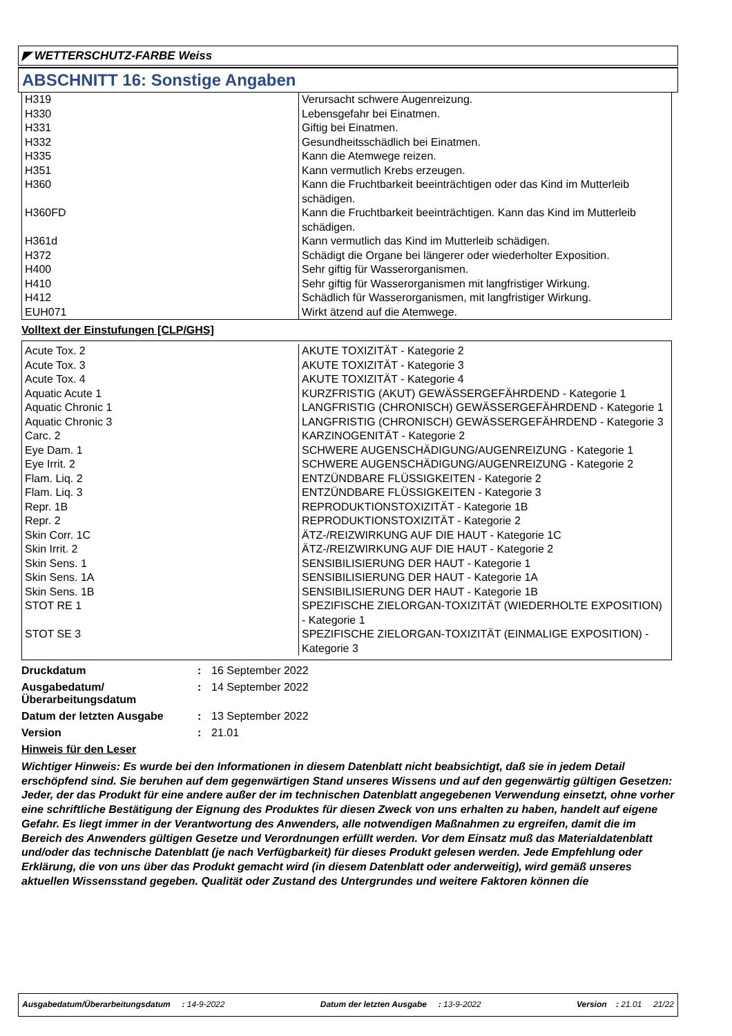◤ WETTERSCHUTZ-FARBE Weiss
ABSCHNITT 16: Sonstige Angaben
| H319 | Verursacht schwere Augenreizung. |
| H330 | Lebensgefahr bei Einatmen. |
| H331 | Giftig bei Einatmen. |
| H332 | Gesundheitsschädlich bei Einatmen. |
| H335 | Kann die Atemwege reizen. |
| H351 | Kann vermutlich Krebs erzeugen. |
| H360 | Kann die Fruchtbarkeit beeinträchtigen oder das Kind im Mutterleib schädigen. |
| H360FD | Kann die Fruchtbarkeit beeinträchtigen. Kann das Kind im Mutterleib schädigen. |
| H361d | Kann vermutlich das Kind im Mutterleib schädigen. |
| H372 | Schädigt die Organe bei längerer oder wiederholter Exposition. |
| H400 | Sehr giftig für Wasserorganismen. |
| H410 | Sehr giftig für Wasserorganismen mit langfristiger Wirkung. |
| H412 | Schädlich für Wasserorganismen, mit langfristiger Wirkung. |
| EUH071 | Wirkt ätzend auf die Atemwege. |
Volltext der Einstufungen [CLP/GHS]
| Acute Tox. 2 | AKUTE TOXIZITÄT - Kategorie 2 |
| Acute Tox. 3 | AKUTE TOXIZITÄT - Kategorie 3 |
| Acute Tox. 4 | AKUTE TOXIZITÄT - Kategorie 4 |
| Aquatic Acute 1 | KURZFRISTIG (AKUT) GEWÄSSERGEFÄHRDEND - Kategorie 1 |
| Aquatic Chronic 1 | LANGFRISTIG (CHRONISCH) GEWÄSSERGEFÄHRDEND - Kategorie 1 |
| Aquatic Chronic 3 | LANGFRISTIG (CHRONISCH) GEWÄSSERGEFÄHRDEND - Kategorie 3 |
| Carc. 2 | KARZINOGENITÄT - Kategorie 2 |
| Eye Dam. 1 | SCHWERE AUGENSCHÄDIGUNG/AUGENREIZUNG - Kategorie 1 |
| Eye Irrit. 2 | SCHWERE AUGENSCHÄDIGUNG/AUGENREIZUNG - Kategorie 2 |
| Flam. Liq. 2 | ENTZÜNDBARE FLÜSSIGKEITEN - Kategorie 2 |
| Flam. Liq. 3 | ENTZÜNDBARE FLÜSSIGKEITEN - Kategorie 3 |
| Repr. 1B | REPRODUKTIONSTOXIZITÄT - Kategorie 1B |
| Repr. 2 | REPRODUKTIONSTOXIZITÄT - Kategorie 2 |
| Skin Corr. 1C | ÄTZ-/REIZWIRKUNG AUF DIE HAUT - Kategorie 1C |
| Skin Irrit. 2 | ÄTZ-/REIZWIRKUNG AUF DIE HAUT - Kategorie 2 |
| Skin Sens. 1 | SENSIBILISIERUNG DER HAUT - Kategorie 1 |
| Skin Sens. 1A | SENSIBILISIERUNG DER HAUT - Kategorie 1A |
| Skin Sens. 1B | SENSIBILISIERUNG DER HAUT - Kategorie 1B |
| STOT RE 1 | SPEZIFISCHE ZIELORGAN-TOXIZITÄT (WIEDERHOLTE EXPOSITION) - Kategorie 1 |
| STOT SE 3 | SPEZIFISCHE ZIELORGAN-TOXIZITÄT (EINMALIGE EXPOSITION) - Kategorie 3 |
Druckdatum: 16 September 2022
Ausgabedatum/
Überarbeitungsdatum: 14 September 2022
Datum der letzten Ausgabe: 13 September 2022
Version: 21.01
Hinweis für den Leser
Wichtiger Hinweis: Es wurde bei den Informationen in diesem Datenblatt nicht beabsichtigt, daß sie in jedem Detail erschöpfend sind. Sie beruhen auf dem gegenwärtigen Stand unseres Wissens und auf den gegenwärtig gültigen Gesetzen: Jeder, der das Produkt für eine andere außer der im technischen Datenblatt angegebenen Verwendung einsetzt, ohne vorher eine schriftliche Bestätigung der Eignung des Produktes für diesen Zweck von uns erhalten zu haben, handelt auf eigene Gefahr. Es liegt immer in der Verantwortung des Anwenders, alle notwendigen Maßnahmen zu ergreifen, damit die im Bereich des Anwenders gültigen Gesetze und Verordnungen erfüllt werden. Vor dem Einsatz muß das Materialdatenblatt und/oder das technische Datenblatt (je nach Verfügbarkeit) für dieses Produkt gelesen werden. Jede Empfehlung oder Erklärung, die von uns über das Produkt gemacht wird (in diesem Datenblatt oder anderweitig), wird gemäß unseres aktuellen Wissensstand gegeben. Qualität oder Zustand des Untergrundes und weitere Faktoren können die
Ausgabedatum/Überarbeitungsdatum : 14-9-2022 Datum der letzten Ausgabe : 13-9-2022 Version : 21.01 21/22